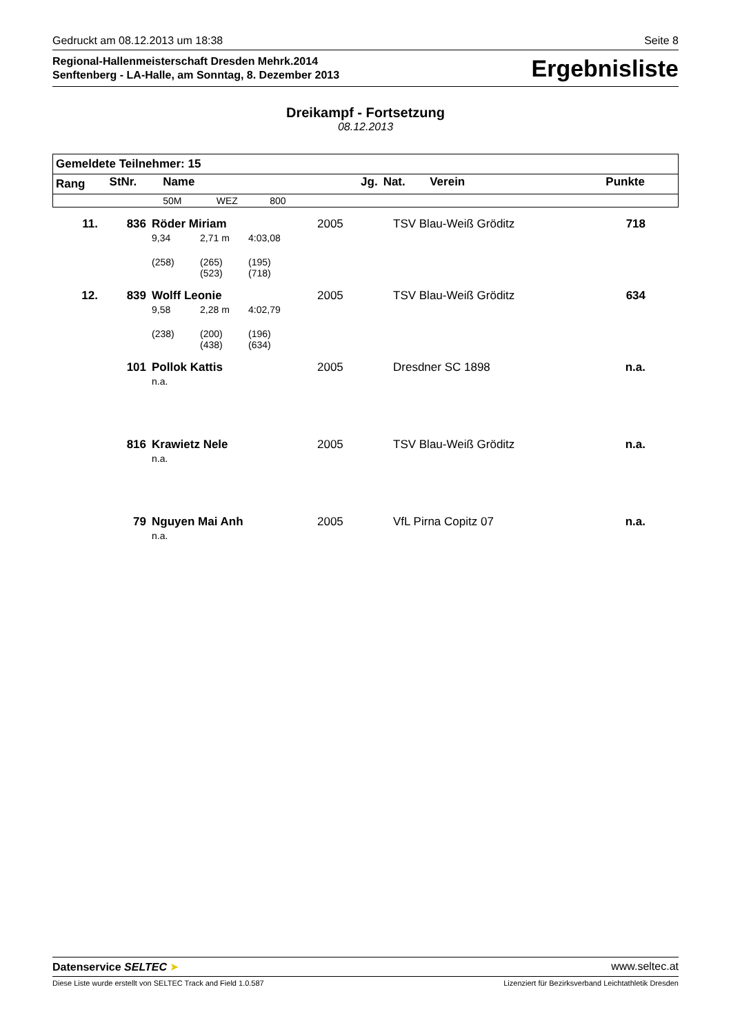Gedruckt am 08.12.2013 um 18:38 Seite 8
Regional-Hallenmeisterschaft Dresden Mehrk.2014
Senftenberg - LA-Halle, am Sonntag, 8. Dezember 2013
Ergebnisliste
Dreikampf - Fortsetzung
08.12.2013
| Gemeldete Teilnehmer: 15 | | | | | | | | |
| Rang | StNr. | Name | | | Jg. | Nat. | Verein | Punkte |
| | | 50M | WEZ | 800 | | | | |
| 11. | 836 | Röder Miriam | | | 2005 | | TSV Blau-Weiß Gröditz | 718 |
| | | 9,34 | 2,71 m | 4:03,08 | | | | |
| | | (258) | (265) (523) | (195) (718) | | | | |
| 12. | 839 | Wolff Leonie | | | 2005 | | TSV Blau-Weiß Gröditz | 634 |
| | | 9,58 | 2,28 m | 4:02,79 | | | | |
| | | (238) | (200) (438) | (196) (634) | | | | |
| | 101 | Pollok Kattis | | | 2005 | | Dresdner SC 1898 | n.a. |
| | | n.a. | | | | | | |
| | 816 | Krawietz Nele | | | 2005 | | TSV Blau-Weiß Gröditz | n.a. |
| | | n.a. | | | | | | |
| | 79 | Nguyen Mai Anh | | | 2005 | | VfL Pirna Copitz 07 | n.a. |
| | | n.a. | | | | | | |
Datenservice SELTEC ➤ www.seltec.at
Diese Liste wurde erstellt von SELTEC Track and Field 1.0.587 Lizenziert für Bezirksverband Leichtathletik Dresden